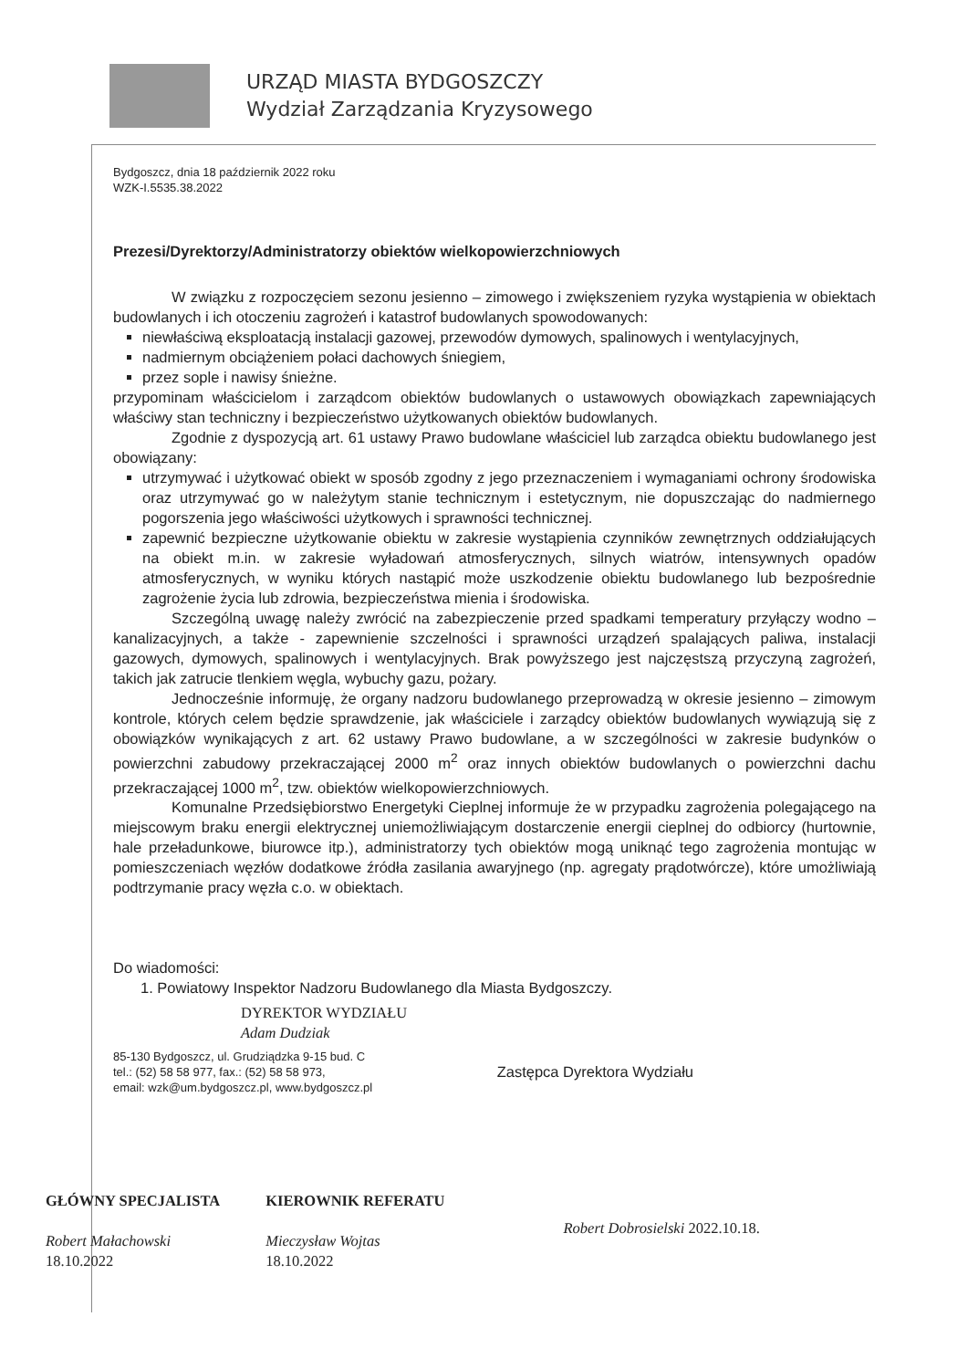URZĄD MIASTA BYDGOSZCZY
Wydział Zarządzania Kryzysowego
Bydgoszcz, dnia 18 październik 2022 roku
WZK-I.5535.38.2022
Prezesi/Dyrektorzy/Administratorzy obiektów wielkopowierzchniowych
W związku z rozpoczęciem sezonu jesienno – zimowego i zwiększeniem ryzyka wystąpienia w obiektach budowlanych i ich otoczeniu zagrożeń i katastrof budowlanych spowodowanych:
niewłaściwą eksploatacją instalacji gazowej, przewodów dymowych, spalinowych i wentylacyjnych,
nadmiernym obciążeniem połaci dachowych śniegiem,
przez sople i nawisy śnieżne.
przypominam właścicielom i zarządcom obiektów budowlanych o ustawowych obowiązkach zapewniających właściwy stan techniczny i bezpieczeństwo użytkowanych obiektów budowlanych.
Zgodnie z dyspozycją art. 61 ustawy Prawo budowlane właściciel lub zarządca obiektu budowlanego jest obowiązany:
utrzymywać i użytkować obiekt w sposób zgodny z jego przeznaczeniem i wymaganiami ochrony środowiska oraz utrzymywać go w należytym stanie technicznym i estetycznym, nie dopuszczając do nadmiernego pogorszenia jego właściwości użytkowych i sprawności technicznej.
zapewnić bezpieczne użytkowanie obiektu w zakresie wystąpienia czynników zewnętrznych oddziałujących na obiekt m.in. w zakresie wyładowań atmosferycznych, silnych wiatrów, intensywnych opadów atmosferycznych, w wyniku których nastąpić może uszkodzenie obiektu budowlanego lub bezpośrednie zagrożenie życia lub zdrowia, bezpieczeństwa mienia i środowiska.
Szczególną uwagę należy zwrócić na zabezpieczenie przed spadkami temperatury przyłączy wodno – kanalizacyjnych, a także - zapewnienie szczelności i sprawności urządzeń spalających paliwa, instalacji gazowych, dymowych, spalinowych i wentylacyjnych. Brak powyższego jest najczęstszą przyczyną zagrożeń, takich jak zatrucie tlenkiem węgla, wybuchy gazu, pożary.
Jednocześnie informuję, że organy nadzoru budowlanego przeprowadzą w okresie jesienno – zimowym kontrole, których celem będzie sprawdzenie, jak właściciele i zarządcy obiektów budowlanych wywiązują się z obowiązków wynikających z art. 62 ustawy Prawo budowlane, a w szczególności w zakresie budynków o powierzchni zabudowy przekraczającej 2000 m<sup>2</sup> oraz innych obiektów budowlanych o powierzchni dachu przekraczającej 1000 m<sup>2</sup>, tzw. obiektów wielkopowierzchniowych.
Komunalne Przedsiębiorstwo Energetyki Cieplnej informuje że w przypadku zagrożenia polegającego na miejscowym braku energii elektrycznej uniemożliwiającym dostarczenie energii cieplnej do odbiorcy (hurtownie, hale przeładunkowe, biurowce itp.), administratorzy tych obiektów mogą uniknąć tego zagrożenia montując w pomieszczeniach węzłów dodatkowe źródła zasilania awaryjnego (np. agregaty prądotwórcze), które umożliwiają podtrzymanie pracy węzła c.o. w obiektach.
Do wiadomości:
1. Powiatowy Inspektor Nadzoru Budowlanego dla Miasta Bydgoszczy.
DYREKTOR WYDZIAŁU
Adam Dudziak
85-130 Bydgoszcz, ul. Grudziądzka 9-15 bud. C
tel.: (52) 58 58 977, fax.: (52) 58 58 973,
email: wzk@um.bydgoszcz.pl, www.bydgoszcz.pl
Zastępca Dyrektora Wydziału
GŁÓWNY SPECJALISTA
Robert Małachowski
18.10.2022
KIEROWNIK REFERATU
Mieczysław Wojtas
18.10.2022
Robert Dobrosielski 2022.10.18.